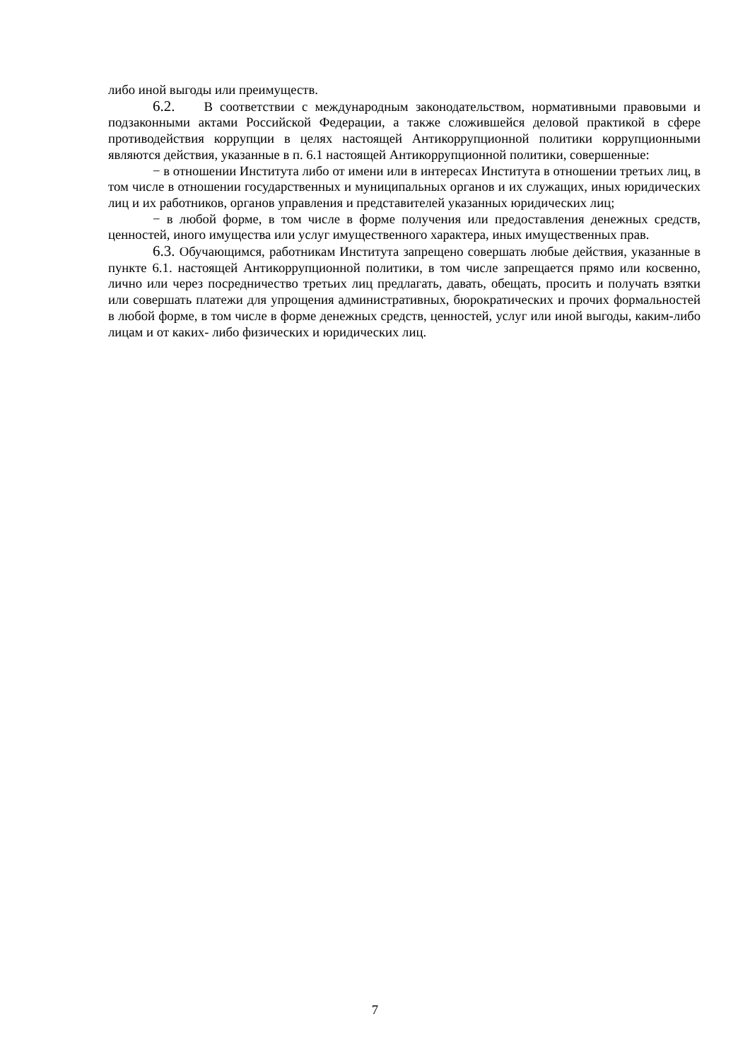либо иной выгоды или преимуществ.
6.2. В соответствии с международным законодательством, нормативными правовыми и подзаконными актами Российской Федерации, а также сложившейся деловой практикой в сфере противодействия коррупции в целях настоящей Антикоррупционной политики коррупционными являются действия, указанные в п. 6.1 настоящей Антикоррупционной политики, совершенные:
− в отношении Института либо от имени или в интересах Института в отношении третьих лиц, в том числе в отношении государственных и муниципальных органов и их служащих, иных юридических лиц и их работников, органов управления и представителей указанных юридических лиц;
− в любой форме, в том числе в форме получения или предоставления денежных средств, ценностей, иного имущества или услуг имущественного характера, иных имущественных прав.
6.3. Обучающимся, работникам Института запрещено совершать любые действия, указанные в пункте 6.1. настоящей Антикоррупционной политики, в том числе запрещается прямо или косвенно, лично или через посредничество третьих лиц предлагать, давать, обещать, просить и получать взятки или совершать платежи для упрощения административных, бюрократических и прочих формальностей в любой форме, в том числе в форме денежных средств, ценностей, услуг или иной выгоды, каким-либо лицам и от каких- либо физических и юридических лиц.
7